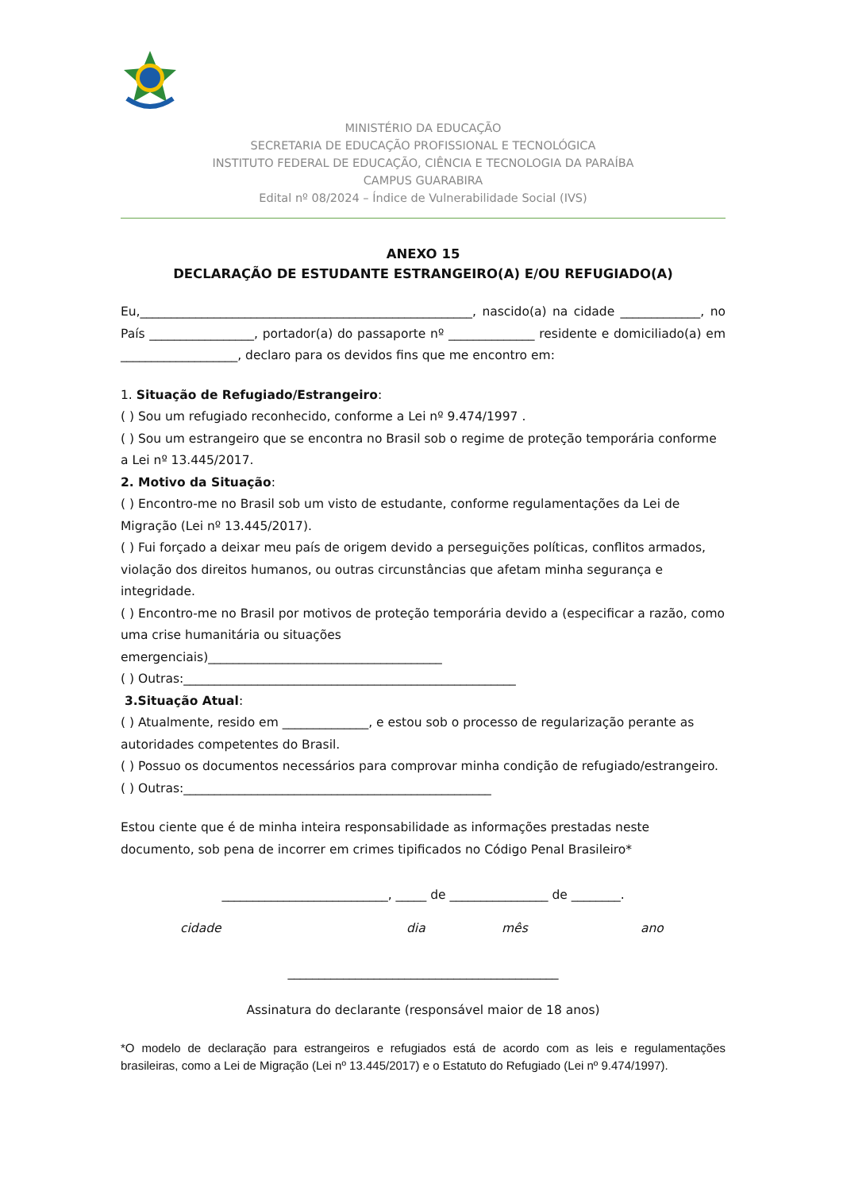MINISTÉRIO DA EDUCAÇÃO
SECRETARIA DE EDUCAÇÃO PROFISSIONAL E TECNOLÓGICA
INSTITUTO FEDERAL DE EDUCAÇÃO, CIÊNCIA E TECNOLOGIA DA PARAÍBA
CAMPUS GUARABIRA
Edital nº 08/2024 – Índice de Vulnerabilidade Social (IVS)
ANEXO 15
DECLARAÇÃO DE ESTUDANTE ESTRANGEIRO(A) E/OU REFUGIADO(A)
Eu,______________________________________________________, nascido(a) na cidade _____________, no País _________________, portador(a) do passaporte nº ______________ residente e domiciliado(a) em ___________________, declaro para os devidos fins que me encontro em:
1. Situação de Refugiado/Estrangeiro:
( ) Sou um refugiado reconhecido, conforme a Lei nº 9.474/1997 .
( ) Sou um estrangeiro que se encontra no Brasil sob o regime de proteção temporária conforme a Lei nº 13.445/2017.
2. Motivo da Situação:
( ) Encontro-me no Brasil sob um visto de estudante, conforme regulamentações da Lei de Migração (Lei nº 13.445/2017).
( ) Fui forçado a deixar meu país de origem devido a perseguições políticas, conflitos armados, violação dos direitos humanos, ou outras circunstâncias que afetam minha segurança e integridade.
( ) Encontro-me no Brasil por motivos de proteção temporária devido a (especificar a razão, como uma crise humanitária ou situações
emergenciais)______________________________________
( ) Outras:______________________________________________________
3.Situação Atual:
( ) Atualmente, resido em ______________, e estou sob o processo de regularização perante as autoridades competentes do Brasil.
( ) Possuo os documentos necessários para comprovar minha condição de refugiado/estrangeiro.
( ) Outras:__________________________________________________
Estou ciente que é de minha inteira responsabilidade as informações prestadas neste documento, sob pena de incorrer em crimes tipificados no Código Penal Brasileiro*
___________________________, _____ de ________________ de ________.
cidade dia mês ano
____________________________________________
Assinatura do declarante (responsável maior de 18 anos)
*O modelo de declaração para estrangeiros e refugiados está de acordo com as leis e regulamentações brasileiras, como a Lei de Migração (Lei nº 13.445/2017) e o Estatuto do Refugiado (Lei nº 9.474/1997).